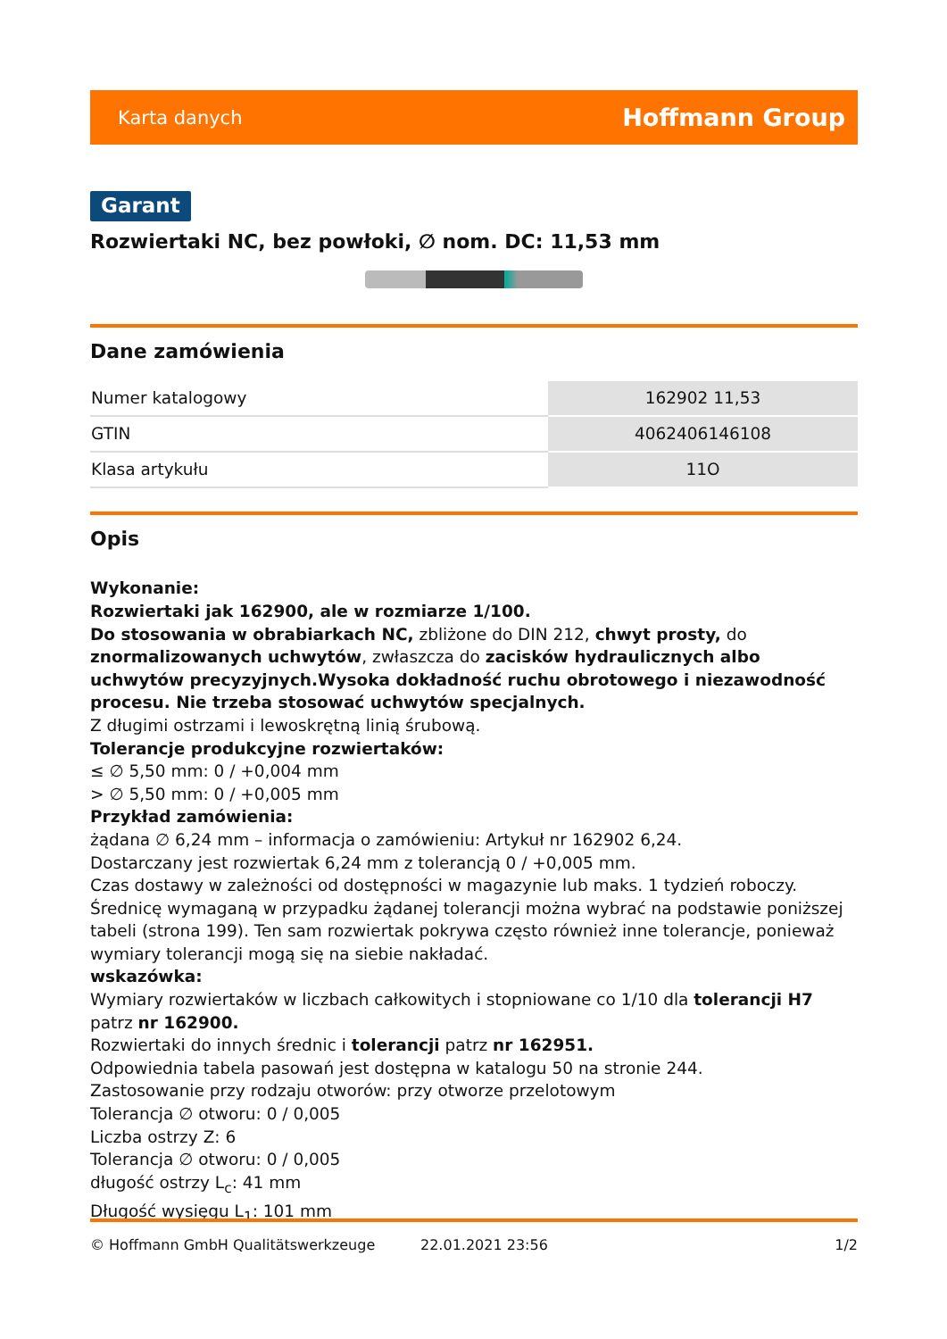Karta danych Hoffmann Group
Garant
Rozwiertaki NC, bez powłoki, ∅ nom. DC: 11,53 mm
Dane zamówienia
| Numer katalogowy | 162902 11,53 |
| GTIN | 4062406146108 |
| Klasa artykułu | 11O |
Opis
Wykonanie:
Rozwiertaki jak 162900, ale w rozmiarze 1/100.
Do stosowania w obrabiarkach NC, zbliżone do DIN 212, chwyt prosty, do znormalizowanych uchwytów, zwłaszcza do zacisków hydraulicznych albo uchwytów precyzyjnych.Wysoka dokładność ruchu obrotowego i niezawodność procesu. Nie trzeba stosować uchwytów specjalnych.
Z długimi ostrzami i lewoskrętną linią śrubową.
Tolerancje produkcyjne rozwiertaków:
≤ ∅ 5,50 mm: 0 / +0,004 mm
> ∅ 5,50 mm: 0 / +0,005 mm
Przykład zamówienia:
żądana ∅ 6,24 mm – informacja o zamówieniu: Artykuł nr 162902 6,24.
Dostarczany jest rozwiertak 6,24 mm z tolerancją 0 / +0,005 mm.
Czas dostawy w zależności od dostępności w magazynie lub maks. 1 tydzień roboczy.
Średnicę wymaganą w przypadku żądanej tolerancji można wybrać na podstawie poniższej tabeli (strona 199). Ten sam rozwiertak pokrywa często również inne tolerancje, ponieważ wymiary tolerancji mogą się na siebie nakładać.
wskazówka:
Wymiary rozwiertaków w liczbach całkowitych i stopniowane co 1/10 dla tolerancji H7 patrz nr 162900.
Rozwiertaki do innych średnic i tolerancji patrz nr 162951.
Odpowiednia tabela pasowań jest dostępna w katalogu 50 na stronie 244.
Zastosowanie przy rodzaju otworów: przy otworze przelotowym
Tolerancja ∅ otworu: 0 / 0,005
Liczba ostrzy Z: 6
Tolerancja ∅ otworu: 0 / 0,005
długość ostrzy L<sub>c</sub>: 41 mm
Długość wysięgu L<sub>1</sub>: 101 mm
© Hoffmann GmbH Qualitätswerkzeuge 22.01.2021 23:56 1/2